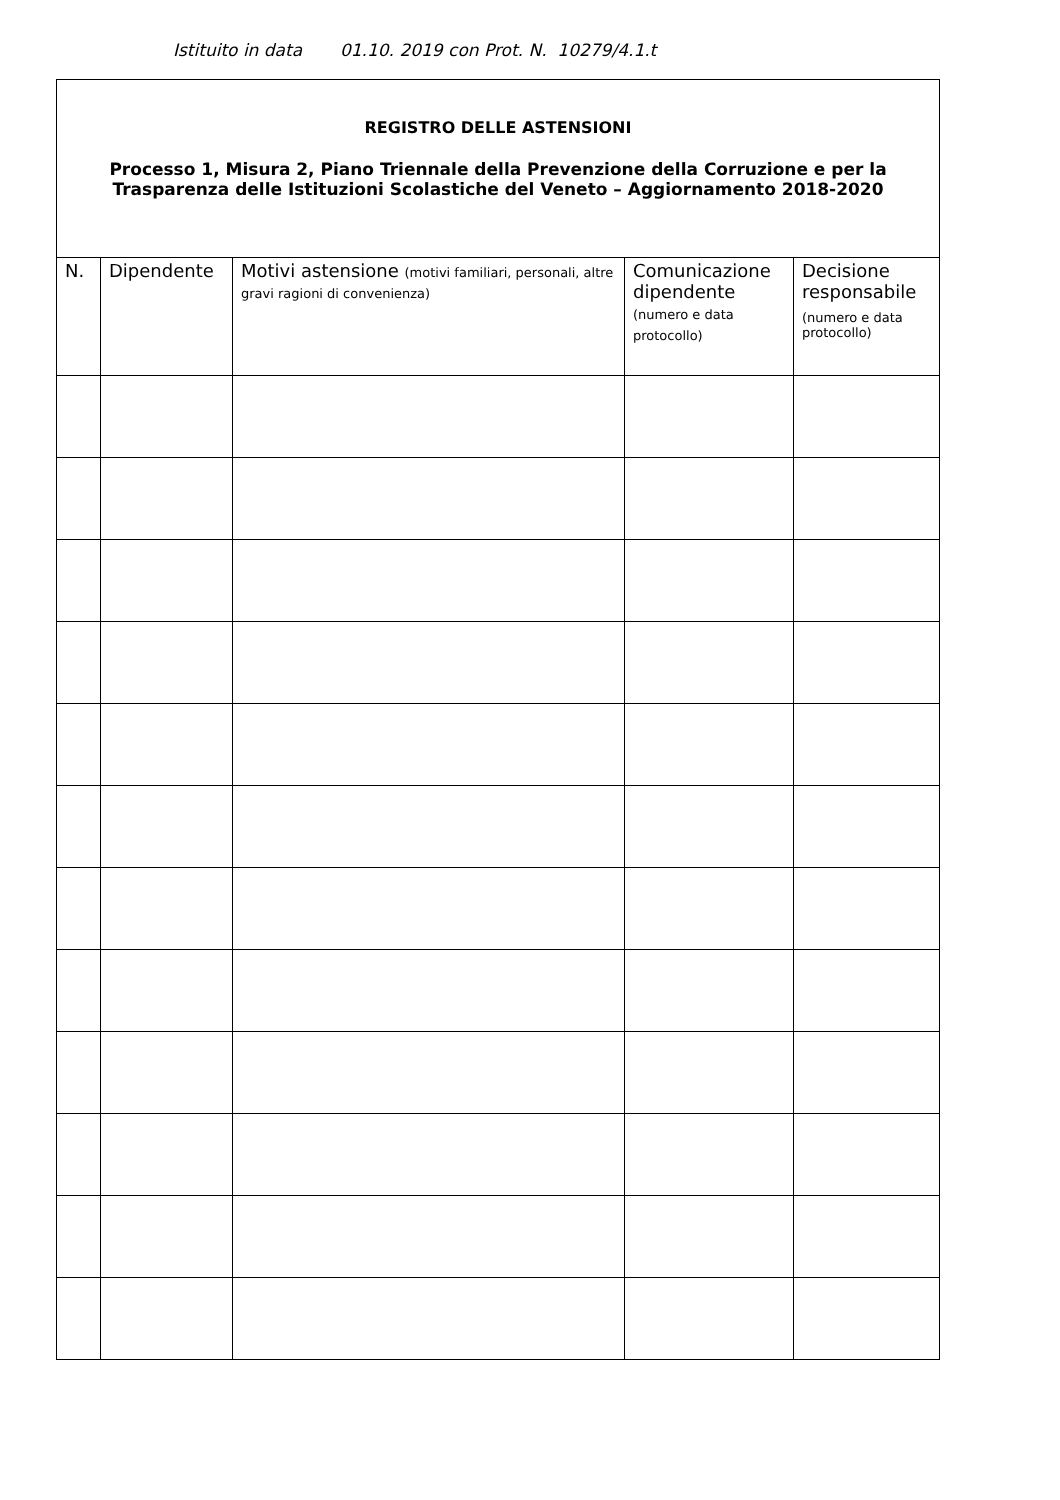Istituito in data 01.10. 2019 con Prot. N. 10279/4.1.t
| REGISTRO DELLE ASTENSIONI Processo 1, Misura 2, Piano Triennale della Prevenzione della Corruzione e per la Trasparenza delle Istituzioni Scolastiche del Veneto – Aggiornamento 2018-2020 | | | | |
| N. | Dipendente | Motivi astensione (motivi familiari, personali, altre gravi ragioni di convenienza) | Comunicazione dipendente (numero e data protocollo) | Decisione responsabile (numero e data protocollo) |